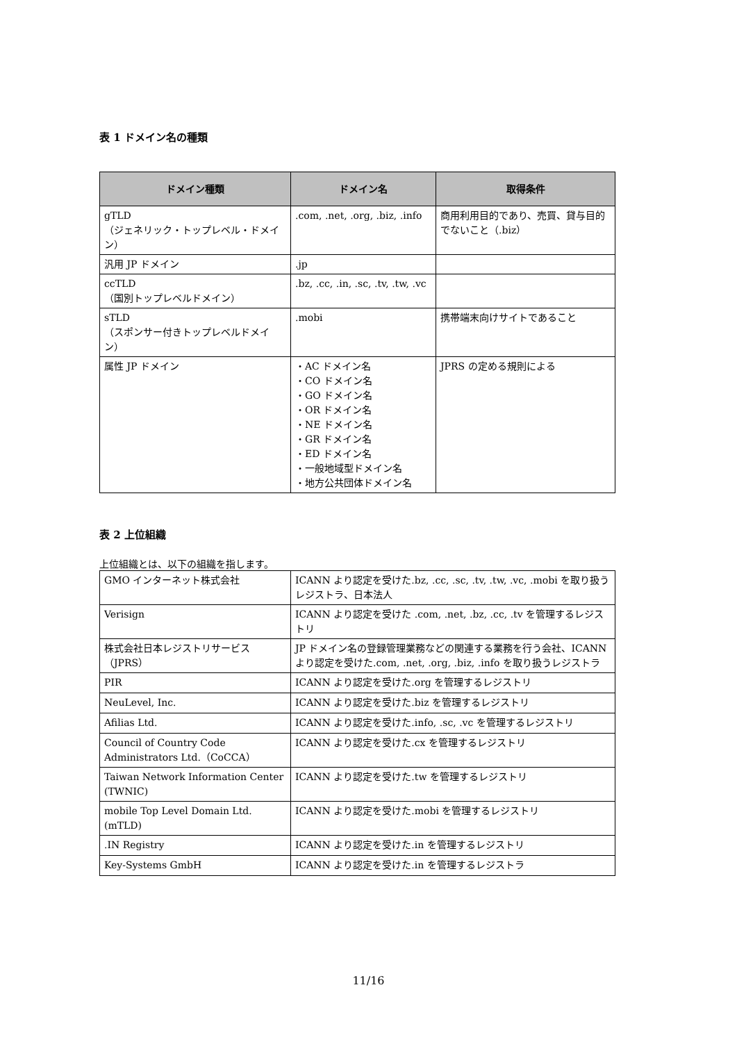表 1 ドメイン名の種類
| ドメイン種類 | ドメイン名 | 取得条件 |
| --- | --- | --- |
| gTLD （ジェネリック・トップレベル・ドメイン） | .com, .net, .org, .biz, .info | 商用利用目的であり、売買、貸与目的でないこと（.biz） |
| 汎用 JP ドメイン | .jp | |
| ccTLD （国別トップレベルドメイン） | .bz, .cc, .in, .sc, .tv, .tw, .vc | |
| sTLD （スポンサー付きトップレベルドメイン） | .mobi | 携帯端末向けサイトであること |
| 属性 JP ドメイン | ・AC ドメイン名 ・CO ドメイン名 ・GO ドメイン名 ・OR ドメイン名 ・NE ドメイン名 ・GR ドメイン名 ・ED ドメイン名 ・一般地域型ドメイン名 ・地方公共団体ドメイン名 | JPRS の定める規則による |
表 2 上位組織
上位組織とは、以下の組織を指します。
| GMO インターネット株式会社 | ICANN より認定を受けた.bz, .cc, .sc, .tv, .tw, .vc, .mobi を取り扱うレジストラ、日本法人 |
| Verisign | ICANN より認定を受けた .com, .net, .bz, .cc, .tv を管理するレジストリ |
| 株式会社日本レジストリサービス（JPRS） | JP ドメイン名の登録管理業務などの関連する業務を行う会社、ICANN より認定を受けた.com, .net, .org, .biz, .info を取り扱うレジストラ |
| PIR | ICANN より認定を受けた.org を管理するレジストリ |
| NeuLevel, Inc. | ICANN より認定を受けた.biz を管理するレジストリ |
| Afilias Ltd. | ICANN より認定を受けた.info, .sc, .vc を管理するレジストリ |
| Council of Country Code Administrators Ltd.（CoCCA） | ICANN より認定を受けた.cx を管理するレジストリ |
| Taiwan Network Information Center (TWNIC) | ICANN より認定を受けた.tw を管理するレジストリ |
| mobile Top Level Domain Ltd.(mTLD) | ICANN より認定を受けた.mobi を管理するレジストリ |
| .IN Registry | ICANN より認定を受けた.in を管理するレジストリ |
| Key-Systems GmbH | ICANN より認定を受けた.in を管理するレジストラ |
11/16